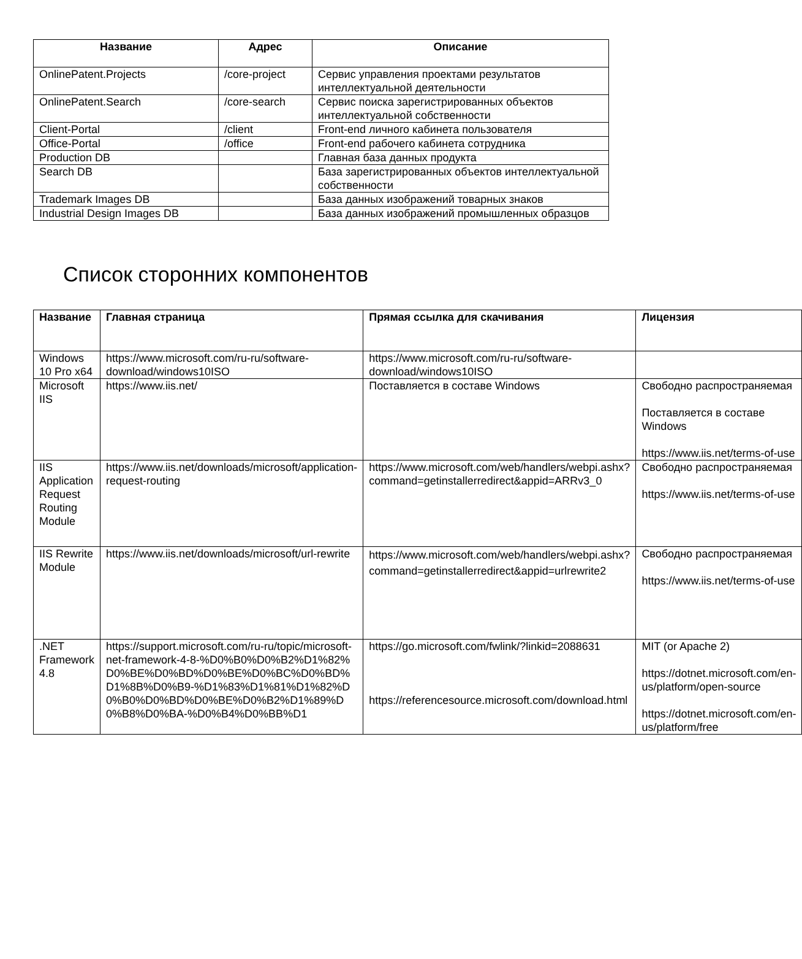| Название | Адрес | Описание |
| --- | --- | --- |
| OnlinePatent.Projects | /core-project | Сервис управления проектами результатов интеллектуальной деятельности |
| OnlinePatent.Search | /core-search | Сервис поиска зарегистрированных объектов интеллектуальной собственности |
| Client-Portal | /client | Front-end личного кабинета пользователя |
| Office-Portal | /office | Front-end рабочего кабинета сотрудника |
| Production DB | | Главная база данных продукта |
| Search DB | | База зарегистрированных объектов интеллектуальной собственности |
| Trademark Images DB | | База данных изображений товарных знаков |
| Industrial Design Images DB | | База данных изображений промышленных образцов |
Список сторонних компонентов
| Название | Главная страница | Прямая ссылка для скачивания | Лицензия |
| --- | --- | --- | --- |
| Windows 10 Pro x64 | https://www.microsoft.com/ru-ru/software-download/windows10ISO | https://www.microsoft.com/ru-ru/software-download/windows10ISO | |
| Microsoft IIS | https://www.iis.net/ | Поставляется в составе Windows | Свободно распространяемая Поставляется в составе Windows https://www.iis.net/terms-of-use |
| IIS Application Request Routing Module | https://www.iis.net/downloads/microsoft/application-request-routing | https://www.microsoft.com/web/handlers/webpi.ashx?command=getinstallerredirect&appid=ARRv3_0 | Свободно распространяемая https://www.iis.net/terms-of-use |
| IIS Rewrite Module | https://www.iis.net/downloads/microsoft/url-rewrite | https://www.microsoft.com/web/handlers/webpi.ashx?command=getinstallerredirect&appid=urlrewrite2 | Свободно распространяемая https://www.iis.net/terms-of-use |
| .NET Framework 4.8 | https://support.microsoft.com/ru-ru/topic/microsoft-net-framework-4-8-%D0%B0%D0%B2%D1%82%D0%BE%D0%BD%D0%BE%D0%BC%D0%BD%D1%8B%D0%B9-%D1%83%D1%81%D1%82%D0%B0%D0%BD%D0%BE%D0%B2%D1%89%D0%B8%D0%BA-%D0%B4%D0%BB%D1 | https://go.microsoft.com/fwlink/?linkid=2088631 https://referencesource.microsoft.com/download.html | MIT (or Apache 2) https://dotnet.microsoft.com/en-us/platform/open-source https://dotnet.microsoft.com/en-us/platform/free |